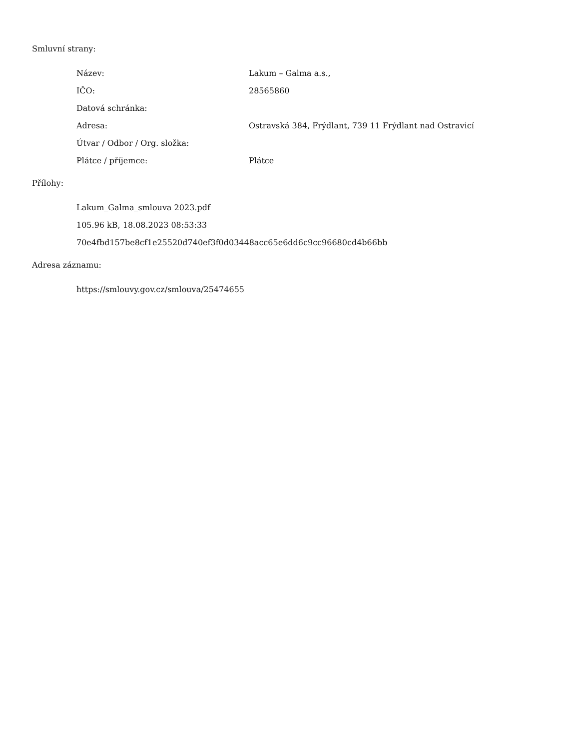Smluvní strany:
| Název: | Lakum – Galma a.s., |
| IČO: | 28565860 |
| Datová schránka: | |
| Adresa: | Ostravská 384, Frýdlant, 739 11 Frýdlant nad Ostravicí |
| Útvar / Odbor / Org. složka: | |
| Plátce / příjemce: | Plátce |
Přílohy:
Lakum_Galma_smlouva 2023.pdf
105.96 kB, 18.08.2023 08:53:33
70e4fbd157be8cf1e25520d740ef3f0d03448acc65e6dd6c9cc96680cd4b66bb
Adresa záznamu:
https://smlouvy.gov.cz/smlouva/25474655